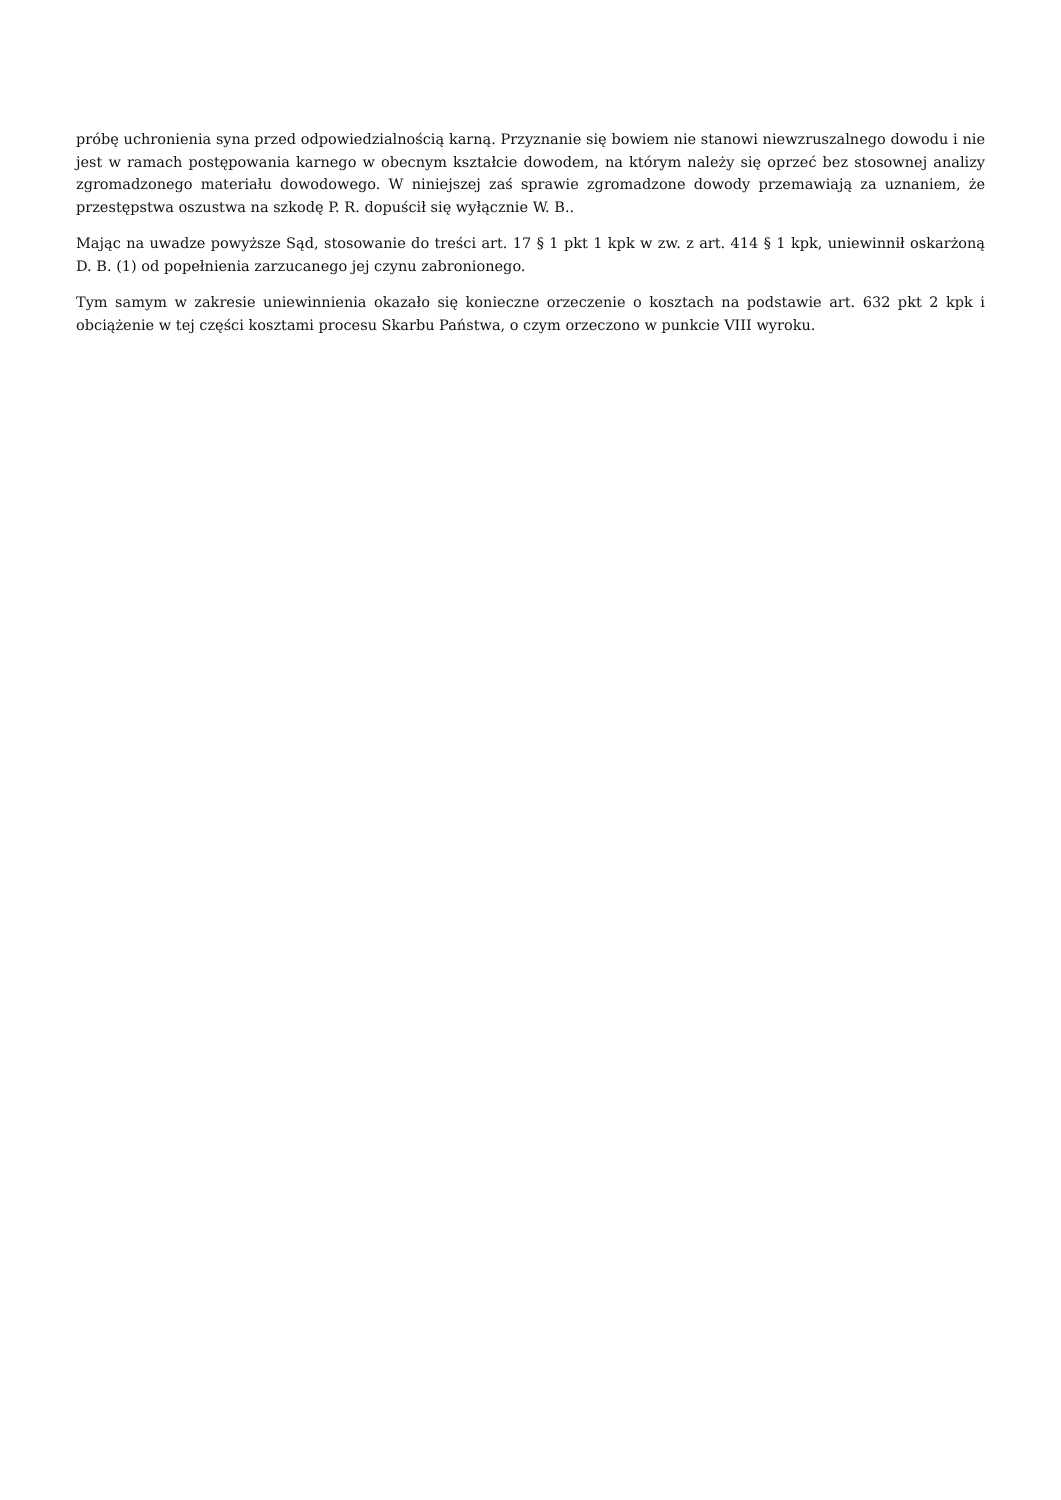próbę uchronienia syna przed odpowiedzialnością karną. Przyznanie się bowiem nie stanowi niewzruszalnego dowodu i nie jest w ramach postępowania karnego w obecnym kształcie dowodem, na którym należy się oprzeć bez stosownej analizy zgromadzonego materiału dowodowego. W niniejszej zaś sprawie zgromadzone dowody przemawiają za uznaniem, że przestępstwa oszustwa na szkodę P. R. dopuścił się wyłącznie W. B..
Mając na uwadze powyższe Sąd, stosowanie do treści art. 17 § 1 pkt 1 kpk w zw. z art. 414 § 1 kpk, uniewinnił oskarżoną D. B. (1) od popełnienia zarzucanego jej czynu zabronionego.
Tym samym w zakresie uniewinnienia okazało się konieczne orzeczenie o kosztach na podstawie art. 632 pkt 2 kpk i obciążenie w tej części kosztami procesu Skarbu Państwa, o czym orzeczono w punkcie VIII wyroku.